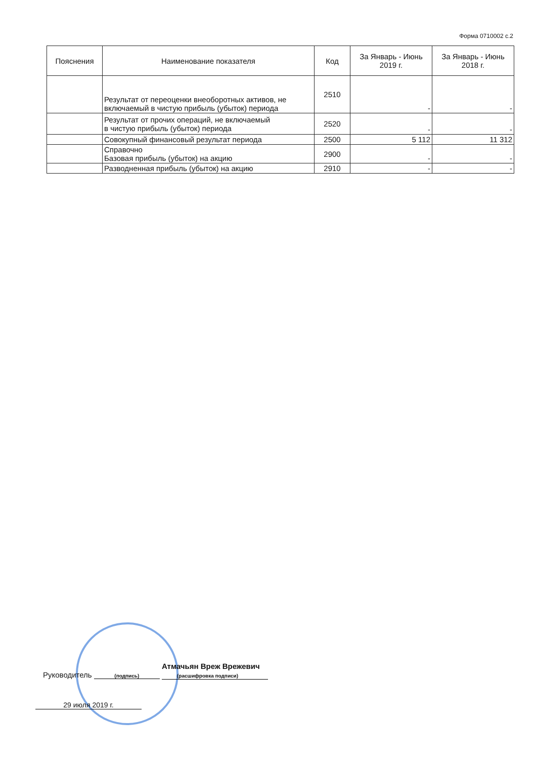Форма 0710002 с.2
| Пояснения | Наименование показателя | Код | За Январь - Июнь 2019 г. | За Январь - Июнь 2018 г. |
| --- | --- | --- | --- | --- |
| | Результат от переоценки внеоборотных активов, не включаемый в чистую прибыль (убыток) периода | 2510 | - | - |
| | Результат от прочих операций, не включаемый в чистую прибыль (убыток) периода | 2520 | - | - |
| | Совокупный финансовый результат периода | 2500 | 5 112 | 11 312 |
| | Справочно Базовая прибыль (убыток) на акцию | 2900 | - | - |
| | Разводненная прибыль (убыток) на акцию | 2910 | - | - |
Руководитель (подпись) Атмачьян Вреж Врежевич
(расшифровка подписи)
29 июля 2019 г.